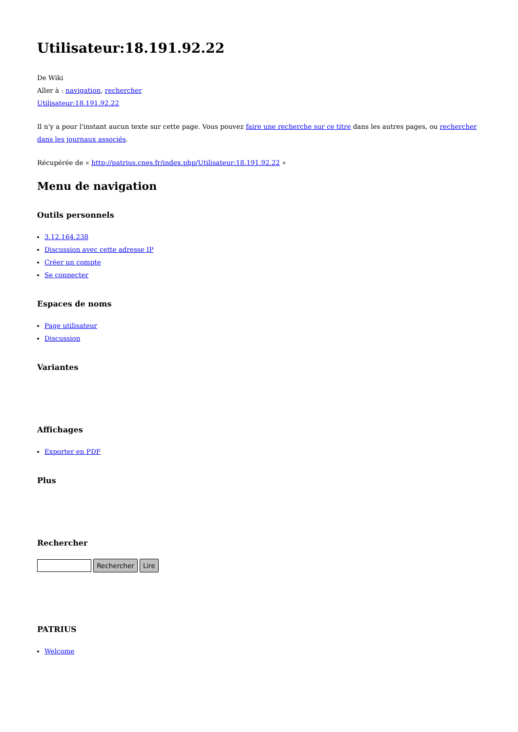Utilisateur:18.191.92.22
De Wiki
Aller à : navigation, rechercher
Utilisateur:18.191.92.22
Il n'y a pour l'instant aucun texte sur cette page. Vous pouvez faire une recherche sur ce titre dans les autres pages, ou rechercher dans les journaux associés.
Récupérée de « http://patrius.cnes.fr/index.php/Utilisateur:18.191.92.22 »
Menu de navigation
Outils personnels
3.12.164.238
Discussion avec cette adresse IP
Créer un compte
Se connecter
Espaces de noms
Page utilisateur
Discussion
Variantes
Affichages
Exporter en PDF
Plus
Rechercher
Rechercher Lire
PATRIUS
Welcome